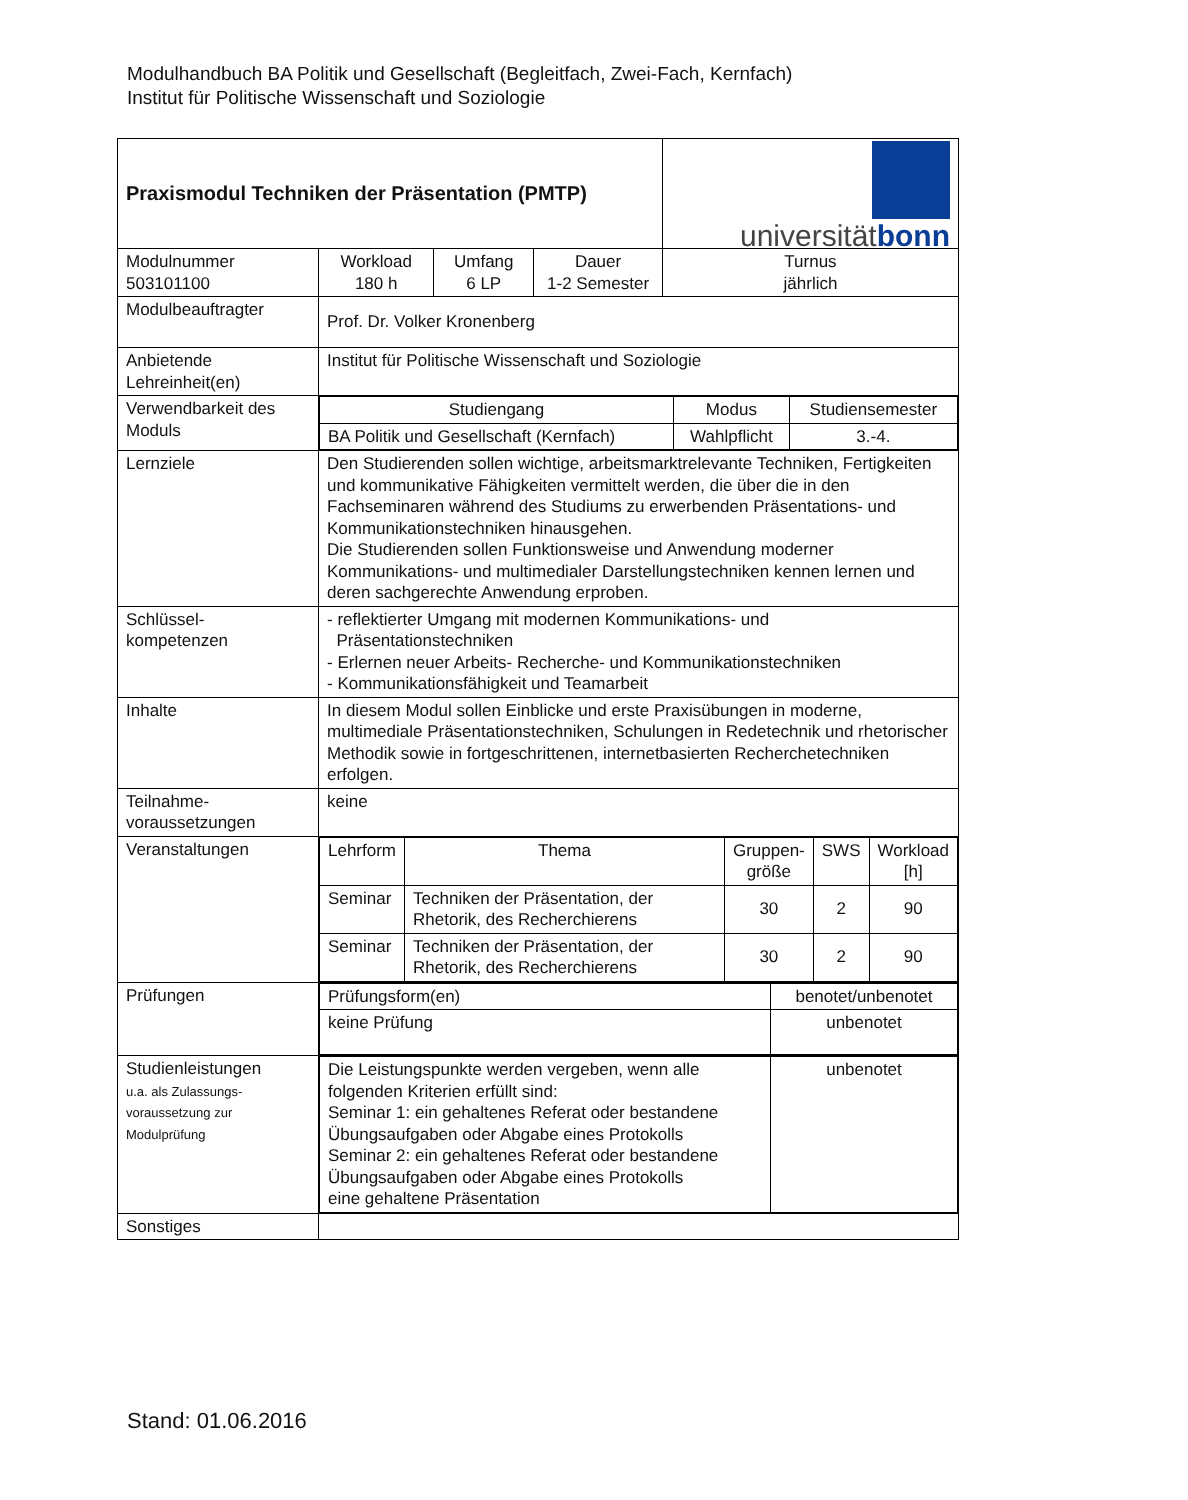Modulhandbuch BA Politik und Gesellschaft (Begleitfach, Zwei-Fach, Kernfach)
Institut für Politische Wissenschaft und Soziologie
| Praxismodul Techniken der Präsentation (PMTP) | | | | universität bonn |
| Modulnummer 503101100 | Workload 180 h | Umfang 6 LP | Dauer 1-2 Semester | Turnus jährlich |
| Modulbeauftragter | Prof. Dr. Volker Kronenberg | | | |
| Anbietende Lehreinheit(en) | Institut für Politische Wissenschaft und Soziologie | | | |
| Verwendbarkeit des Moduls | / Studiengang / Modus / Studiensemester / / BA Politik und Gesellschaft (Kernfach) / Wahlpflicht / 3.-4. / | | | |
| Lernziele | Den Studierenden sollen wichtige, arbeitsmarktrelevante Techniken, Fertigkeiten und kommunikative Fähigkeiten vermittelt werden, die über die in den Fachseminaren während des Studiums zu erwerbenden Präsentations- und Kommunikationstechniken hinausgehen. Die Studierenden sollen Funktionsweise und Anwendung moderner Kommunikations- und multimedialer Darstellungstechniken kennen lernen und deren sachgerechte Anwendung erproben. | | | |
| Schlüssel- kompetenzen | - reflektierter Umgang mit modernen Kommunikations- und Präsentationstechniken - Erlernen neuer Arbeits- Recherche- und Kommunikationstechniken - Kommunikationsfähigkeit und Teamarbeit | | | |
| Inhalte | In diesem Modul sollen Einblicke und erste Praxisübungen in moderne, multimediale Präsentationstechniken, Schulungen in Redetechnik und rhetorischer Methodik sowie in fortgeschrittenen, internetbasierten Recherchetechniken erfolgen. | | | |
| Teilnahme- voraussetzungen | keine | | | |
| Veranstaltungen | / Lehrform / Thema / Gruppen- größe / SWS / Workload [h] / / Seminar / Techniken der Präsentation, der Rhetorik, des Recherchierens / 30 / 2 / 90 / / Seminar / Techniken der Präsentation, der Rhetorik, des Recherchierens / 30 / 2 / 90 / | | | |
| Prüfungen | / Prüfungsform(en) / benotet/unbenotet / / keine Prüfung / unbenotet / | | | |
| Studienleistungen u.a. als Zulassungs- voraussetzung zur Modulprüfung | / Die Leistungspunkte werden vergeben, wenn alle folgenden Kriterien erfüllt sind: Seminar 1: ein gehaltenes Referat oder bestandene Übungsaufgaben oder Abgabe eines Protokolls Seminar 2: ein gehaltenes Referat oder bestandene Übungsaufgaben oder Abgabe eines Protokolls eine gehaltene Präsentation / unbenotet / | | | |
| Sonstiges | | | | |
Stand: 01.06.2016